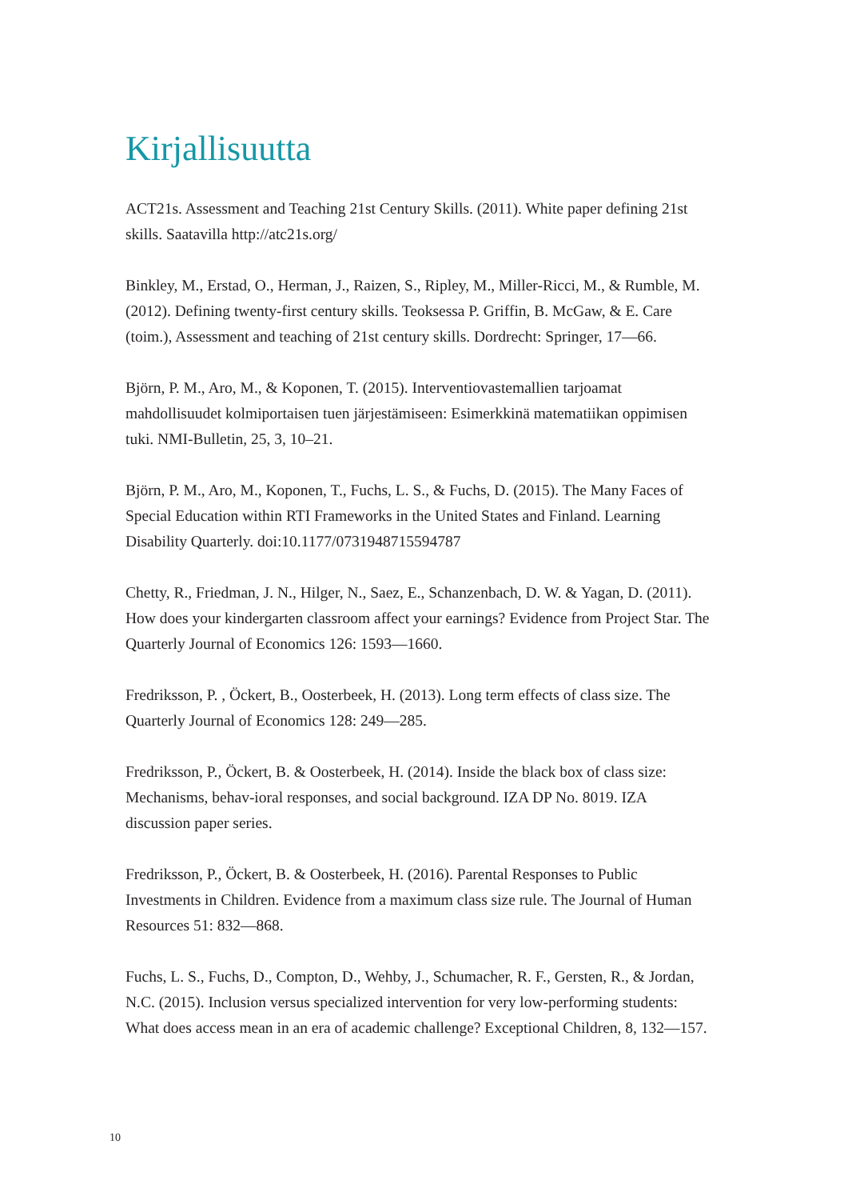Kirjallisuutta
ACT21s. Assessment and Teaching 21st Century Skills. (2011). White paper defining 21st skills. Saatavilla http://atc21s.org/
Binkley, M., Erstad, O., Herman, J., Raizen, S., Ripley, M., Miller-Ricci, M., & Rumble, M. (2012). Defining twenty-first century skills. Teoksessa P. Griffin, B. McGaw, & E. Care (toim.), Assessment and teaching of 21st century skills. Dordrecht: Springer, 17—66.
Björn, P. M., Aro, M., & Koponen, T. (2015). Interventiovastemallien tarjoamat mahdollisuudet kolmiportaisen tuen järjestämiseen: Esimerkkinä matematiikan oppimisen tuki. NMI-Bulletin, 25, 3, 10–21.
Björn, P. M., Aro, M., Koponen, T., Fuchs, L. S., & Fuchs, D. (2015). The Many Faces of Special Education within RTI Frameworks in the United States and Finland. Learning Disability Quarterly. doi:10.1177/0731948715594787
Chetty, R., Friedman, J. N., Hilger, N., Saez, E., Schanzenbach, D. W. & Yagan, D. (2011). How does your kindergarten classroom affect your earnings? Evidence from Project Star. The Quarterly Journal of Economics 126: 1593—1660.
Fredriksson, P. , Öckert, B., Oosterbeek, H. (2013). Long term effects of class size. The Quarterly Journal of Economics 128: 249—285.
Fredriksson, P., Öckert, B. & Oosterbeek, H. (2014). Inside the black box of class size: Mechanisms, behav-ioral responses, and social background. IZA DP No. 8019. IZA discussion paper series.
Fredriksson, P., Öckert, B. & Oosterbeek, H. (2016). Parental Responses to Public Investments in Children. Evidence from a maximum class size rule. The Journal of Human Resources 51: 832—868.
Fuchs, L. S., Fuchs, D., Compton, D., Wehby, J., Schumacher, R. F., Gersten, R., & Jordan, N.C. (2015). Inclusion versus specialized intervention for very low-performing students: What does access mean in an era of academic challenge? Exceptional Children, 8, 132—157.
10